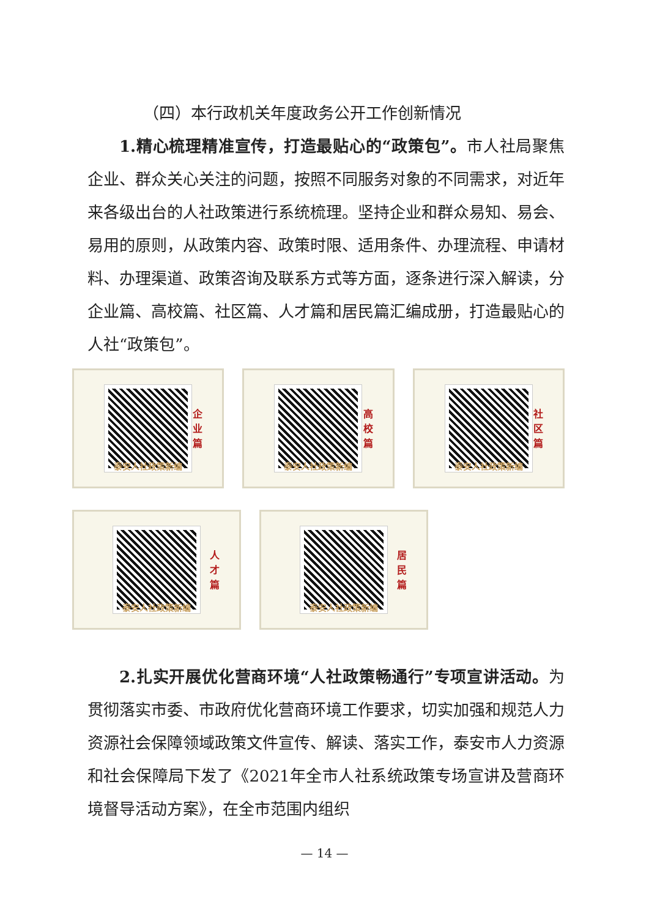（四）本行政机关年度政务公开工作创新情况
1.精心梳理精准宣传，打造最贴心的“政策包”。市人社局聚焦企业、群众关心关注的问题，按照不同服务对象的不同需求，对近年来各级出台的人社政策进行系统梳理。坚持企业和群众易知、易会、易用的原则，从政策内容、政策时限、适用条件、办理流程、申请材料、办理渠道、政策咨询及联系方式等方面，逐条进行深入解读，分企业篇、高校篇、社区篇、人才篇和居民篇汇编成册，打造最贴心的人社“政策包”。
企业篇
泰安人社政策新编
高校篇
泰安人社政策新编
社区篇
泰安人社政策新编
人才篇
泰安人社政策新编
居民篇
泰安人社政策新编
2.扎实开展优化营商环境“人社政策畅通行”专项宣讲活动。为贯彻落实市委、市政府优化营商环境工作要求，切实加强和规范人力资源社会保障领域政策文件宣传、解读、落实工作，泰安市人力资源和社会保障局下发了《2021年全市人社系统政策专场宣讲及营商环境督导活动方案》，在全市范围内组织
— 14 —